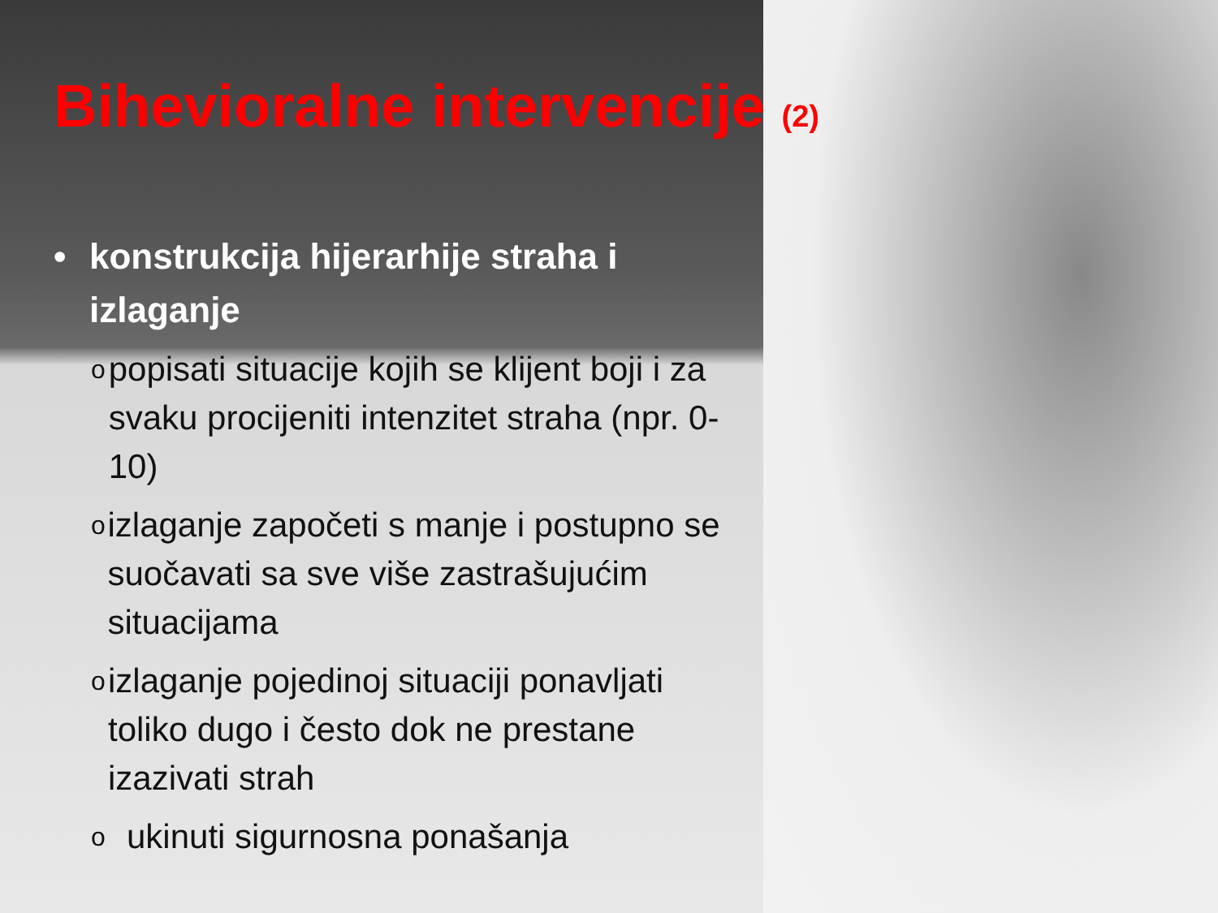Bihevioralne intervencije (2)
• konstrukcija hijerarhije straha i
izlaganje
opopisati situacije kojih se klijent boji i za svaku procijeniti intenzitet straha (npr. 0-10)
oizlaganje započeti s manje i postupno se suočavati sa sve više zastrašujućim situacijama
oizlaganje pojedinoj situaciji ponavljati toliko dugo i često dok ne prestane izazivati strah
oukinuti sigurnosna ponašanja